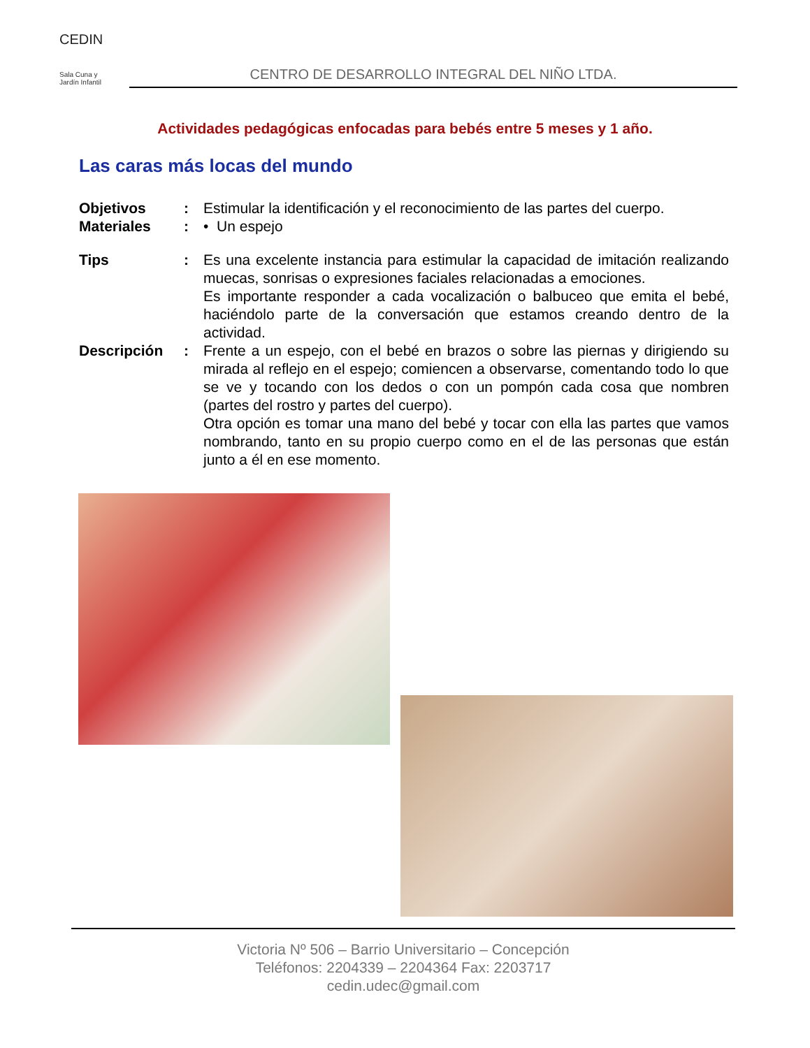CEDIN
Sala Cuna y
Jardín Infantil
CENTRO DE DESARROLLO INTEGRAL DEL NIÑO LTDA.
Actividades pedagógicas enfocadas para bebés entre 5 meses y 1 año.
Las caras más locas del mundo
Objetivos : Estimular la identificación y el reconocimiento de las partes del cuerpo.
Materiales : • Un espejo
Tips : Es una excelente instancia para estimular la capacidad de imitación realizando muecas, sonrisas o expresiones faciales relacionadas a emociones.
Es importante responder a cada vocalización o balbuceo que emita el bebé, haciéndolo parte de la conversación que estamos creando dentro de la actividad.
Descripción : Frente a un espejo, con el bebé en brazos o sobre las piernas y dirigiendo su mirada al reflejo en el espejo; comiencen a observarse, comentando todo lo que se ve y tocando con los dedos o con un pompón cada cosa que nombren (partes del rostro y partes del cuerpo).
Otra opción es tomar una mano del bebé y tocar con ella las partes que vamos nombrando, tanto en su propio cuerpo como en el de las personas que están junto a él en ese momento.
Victoria Nº 506 – Barrio Universitario – Concepción
Teléfonos: 2204339 – 2204364 Fax: 2203717
cedin.udec@gmail.com